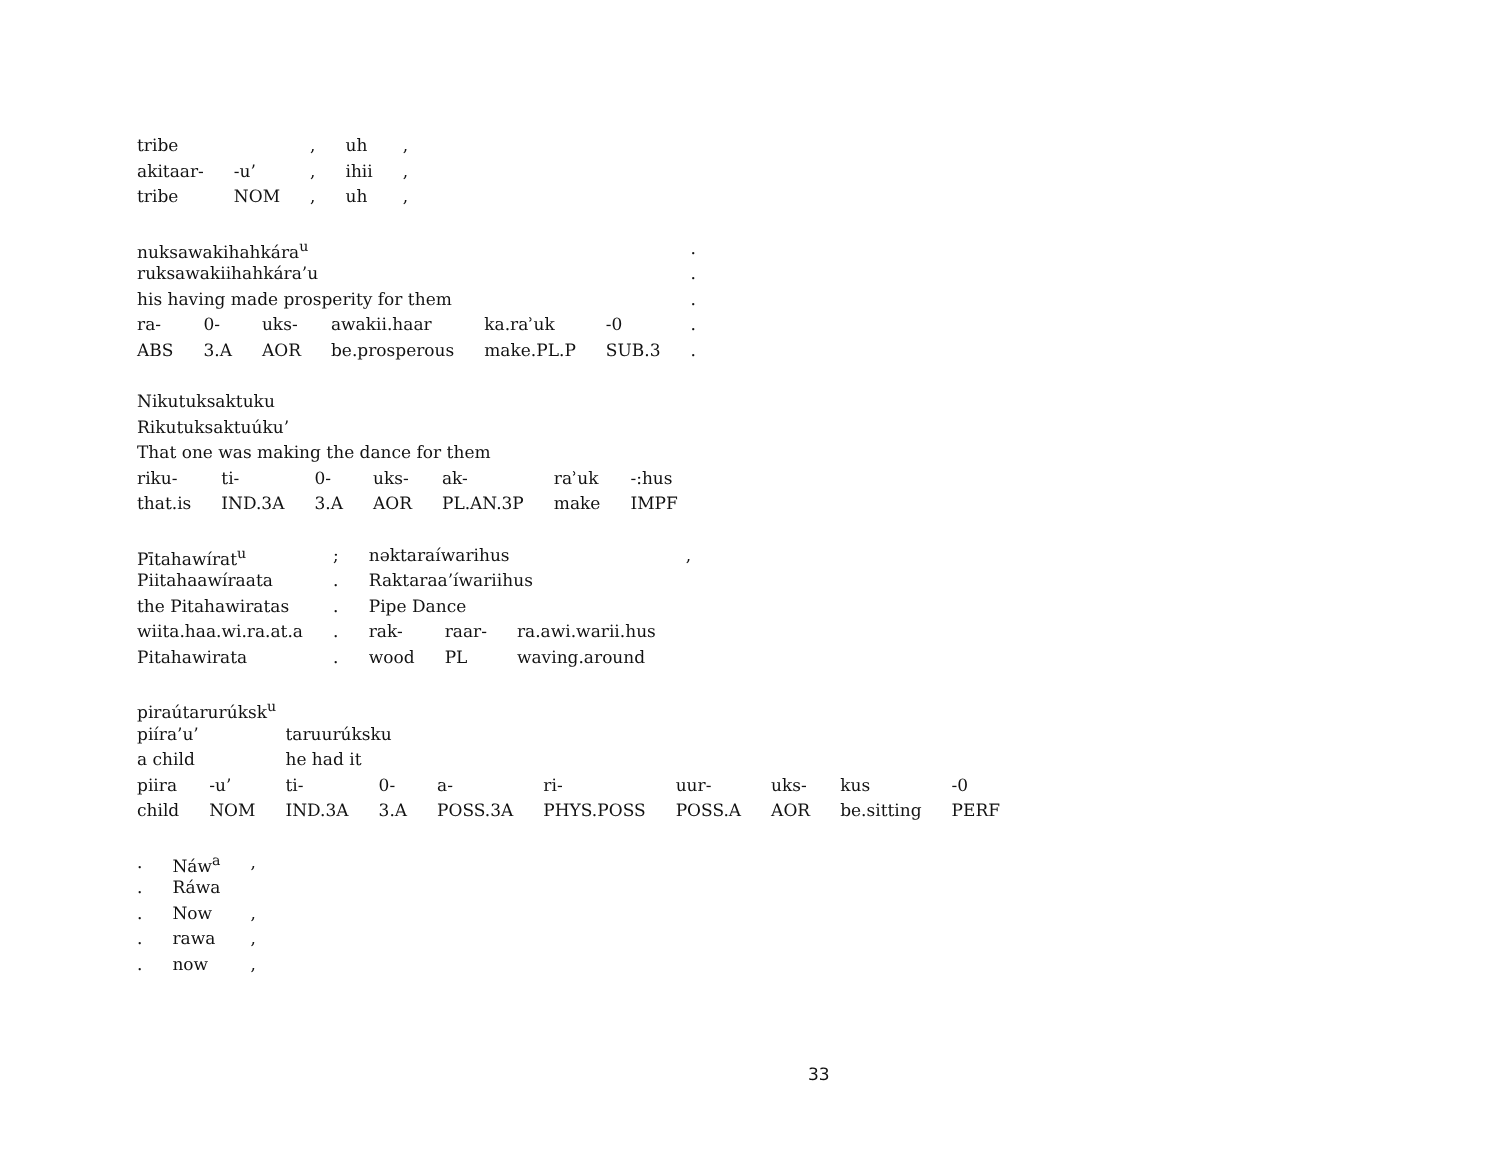| tribe | | , | uh | , |
| akitaar- | -u’ | , | ihii | , |
| tribe | NOM | , | uh | , |
| nuksawakihahkára<sup>u</sup> | | | | | | . |
| ruksawakiihahkára’u | | | | | | . |
| his having made prosperity for them | | | | | | . |
| ra- | 0- | uks- | awakii.haar | ka.raʾuk | -0 | . |
| ABS | 3.A | AOR | be.prosperous | make.PL.P | SUB.3 | . |
| Nikutuksaktuku | | | | | | |
| Rikutuksaktuúku’ | | | | | | |
| That one was making the dance for them | | | | | | |
| riku- | ti- | 0- | uks- | ak- | raʾuk | -:hus |
| that.is | IND.3A | 3.A | AOR | PL.AN.3P | make | IMPF |
| Pītahawírat<sup>u</sup> | ; | nəktaraíwarihus | | | , |
| Piitahaawíraata | . | Raktaraa’íwariihus | | | |
| the Pitahawiratas | . | Pipe Dance | | | |
| wiita.haa.wi.ra.at.a | . | rak- | raar- | ra.awi.warii.hus | |
| Pitahawirata | . | wood | PL | waving.around | |
| piraútarurúksk<sup>u</sup> | | | | | | | | | |
| piíra’u’ | | taruurúksku | | | | | | | |
| a child | | he had it | | | | | | | |
| piira | -u’ | ti- | 0- | a- | ri- | uur- | uks- | kus | -0 |
| child | NOM | IND.3A | 3.A | POSS.3A | PHYS.POSS | POSS.A | AOR | be.sitting | PERF |
| . | Náw<sup>a</sup> | , |
| . | Ráwa | |
| . | Now | , |
| . | rawa | , |
| . | now | , |
33